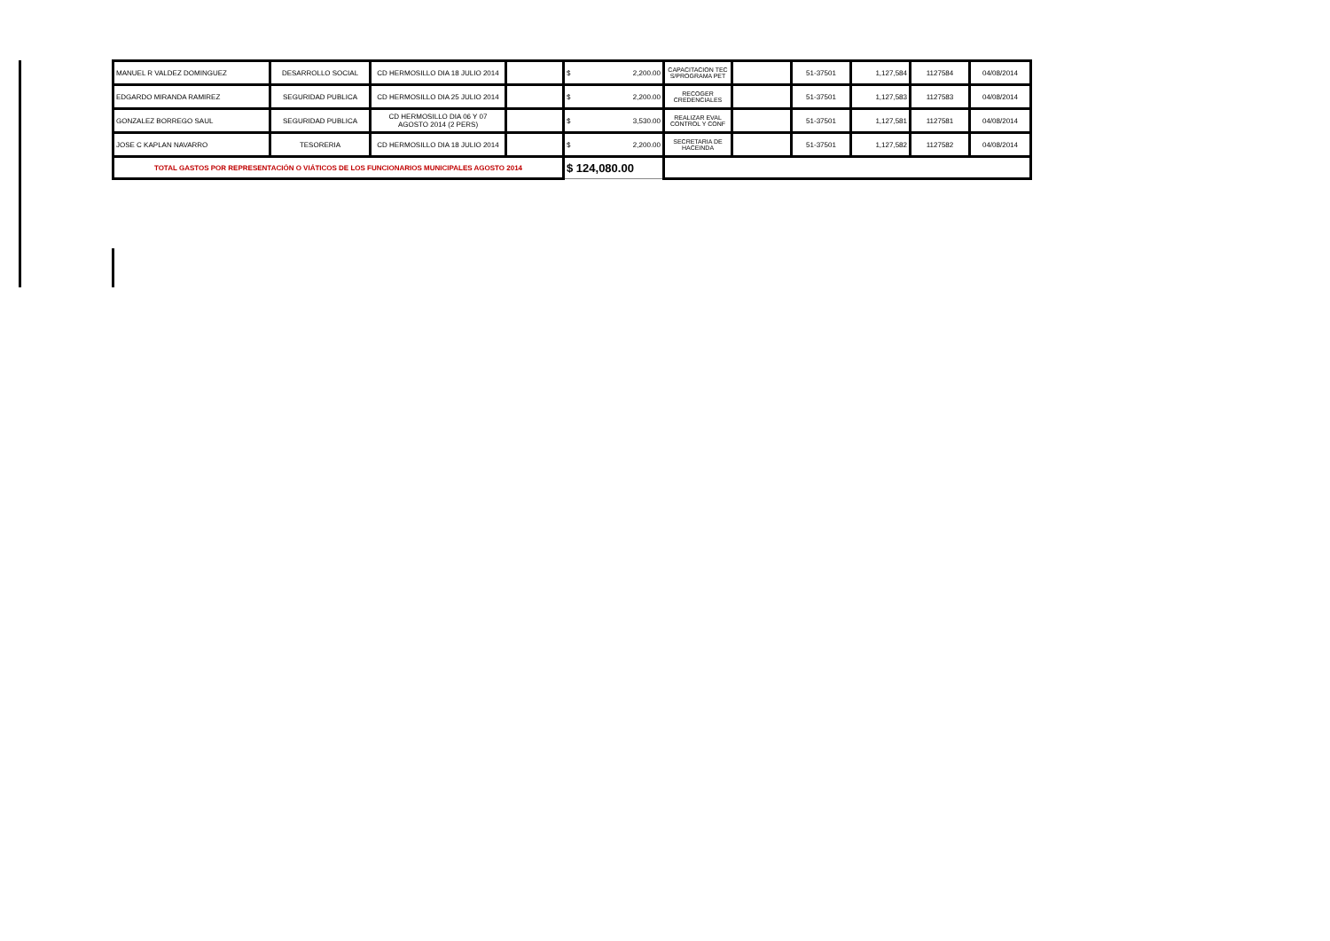| MANUEL R VALDEZ DOMINGUEZ | DESARROLLO SOCIAL | CD HERMOSILLO DIA 18 JULIO 2014 | | $ 2,200.00 | CAPACITACION TEC S/PROGRAMA PET | | 51-37501 | 1,127,584 | 1127584 | 04/08/2014 |
| EDGARDO MIRANDA RAMIREZ | SEGURIDAD PUBLICA | CD HERMOSILLO DIA 25 JULIO 2014 | | $ 2,200.00 | RECOGER CREDENCIALES | | 51-37501 | 1,127,583 | 1127583 | 04/08/2014 |
| GONZALEZ BORREGO SAUL | SEGURIDAD PUBLICA | CD HERMOSILLO DIA 06 Y 07 AGOSTO 2014 (2 PERS) | | $ 3,530.00 | REALIZAR EVAL CONTROL Y CONF | | 51-37501 | 1,127,581 | 1127581 | 04/08/2014 |
| JOSE C KAPLAN NAVARRO | TESORERIA | CD HERMOSILLO DIA 18 JULIO 2014 | | $ 2,200.00 | SECRETARIA DE HACEINDA | | 51-37501 | 1,127,582 | 1127582 | 04/08/2014 |
| TOTAL GASTOS POR REPRESENTACIÓN O VIÁTICOS DE LOS FUNCIONARIOS MUNICIPALES AGOSTO 2014 | | | | $ 124,080.00 | | | | | | |